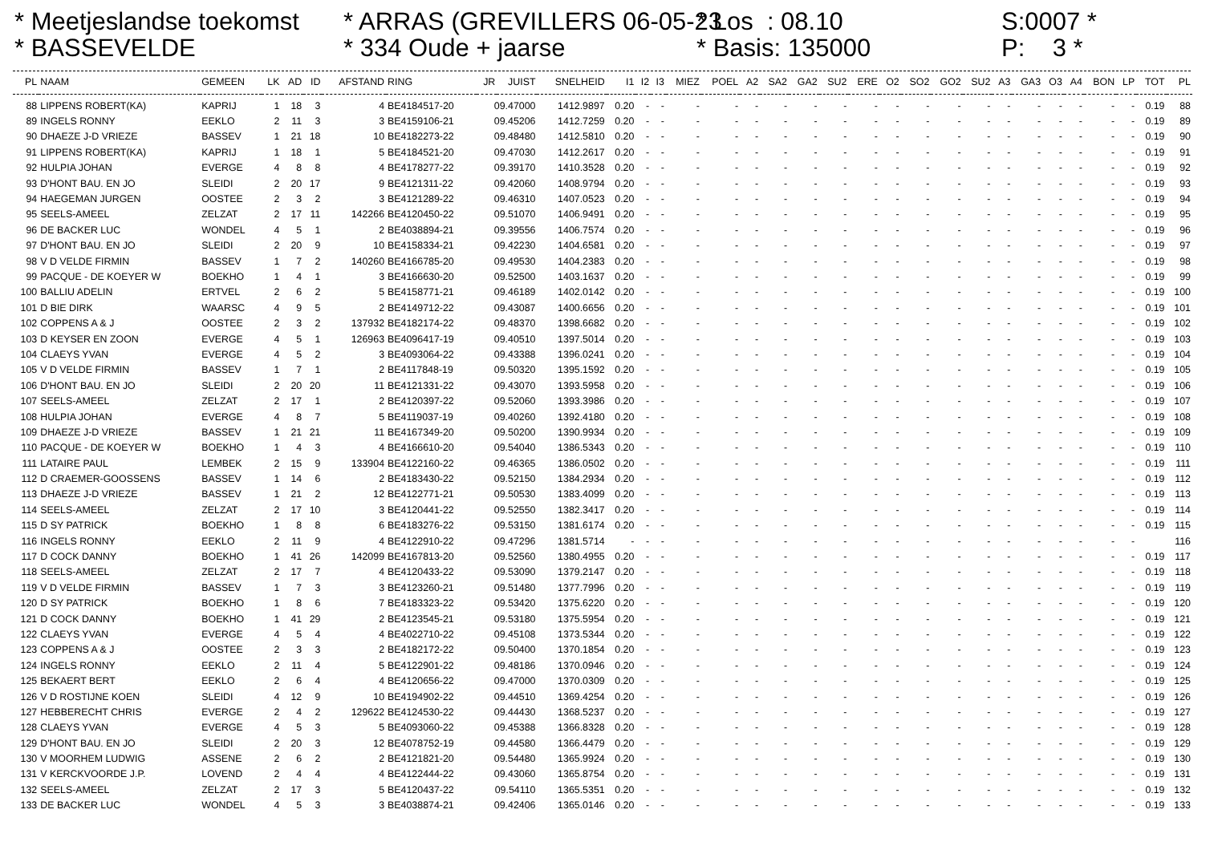* Meetjeslandse toekomst * BASSEVELDE
* ARRAS (GREVILLERS 06-05-23 * 334 Oude + jaarse
* Los : 08.10 * Basis: 135000
S:0007 * P: 3 *
| PL | NAAM | GEMEEN | LK | AD | ID | AFSTAND | RING | JR | JUIST | SNELHEID | I1 | I2 | I3 | MIEZ | POEL | A2 | SA2 | GA2 | SU2 | ERE | O2 | SO2 | GO2 | SU2 | A3 | GA3 | O3 | A4 | BON | LP | TOT | PL |
| --- | --- | --- | --- | --- | --- | --- | --- | --- | --- | --- | --- | --- | --- | --- | --- | --- | --- | --- | --- | --- | --- | --- | --- | --- | --- | --- | --- | --- | --- | --- | --- | --- |
| 88 | LIPPENS ROBERT(KA) | KAPRIJ | 1 | 18 | 3 | 4 | BE4184517-20 | 09.47000 | | 1412.9897 | 0.20 | - | - | - | - | - | - | - | - | - | - | - | - | - | - | - | - | - | - | - | 0.19 | 88 |
| 89 | INGELS RONNY | EEKLO | 2 | 11 | 3 | 3 | BE4159106-21 | 09.45206 | | 1412.7259 | 0.20 | - | - | - | - | - | - | - | - | - | - | - | - | - | - | - | - | - | - | - | 0.19 | 89 |
| 90 | DHAEZE J-D VRIEZE | BASSEV | 1 | 21 | 18 | 10 | BE4182273-22 | 09.48480 | | 1412.5810 | 0.20 | - | - | - | - | - | - | - | - | - | - | - | - | - | - | - | - | - | - | - | 0.19 | 90 |
| 91 | LIPPENS ROBERT(KA) | KAPRIJ | 1 | 18 | 1 | 5 | BE4184521-20 | 09.47030 | | 1412.2617 | 0.20 | - | - | - | - | - | - | - | - | - | - | - | - | - | - | - | - | - | - | - | 0.19 | 91 |
| 92 | HULPIA JOHAN | EVERGE | 4 | 8 | 8 | 4 | BE4178277-22 | 09.39170 | | 1410.3528 | 0.20 | - | - | - | - | - | - | - | - | - | - | - | - | - | - | - | - | - | - | - | 0.19 | 92 |
| 93 | D'HONT BAU. EN JO | SLEIDI | 2 | 20 | 17 | 9 | BE4121311-22 | 09.42060 | | 1408.9794 | 0.20 | - | - | - | - | - | - | - | - | - | - | - | - | - | - | - | - | - | - | - | 0.19 | 93 |
| 94 | HAEGEMAN JURGEN | OOSTEE | 2 | 3 | 2 | 3 | BE4121289-22 | 09.46310 | | 1407.0523 | 0.20 | - | - | - | - | - | - | - | - | - | - | - | - | - | - | - | - | - | - | - | 0.19 | 94 |
| 95 | SEELS-AMEEL | ZELZAT | 2 | 17 | 11 | 142266 | BE4120450-22 | 09.51070 | | 1406.9491 | 0.20 | - | - | - | - | - | - | - | - | - | - | - | - | - | - | - | - | - | - | - | 0.19 | 95 |
| 96 | DE BACKER LUC | WONDEL | 4 | 5 | 1 | 2 | BE4038894-21 | 09.39556 | | 1406.7574 | 0.20 | - | - | - | - | - | - | - | - | - | - | - | - | - | - | - | - | - | - | - | 0.19 | 96 |
| 97 | D'HONT BAU. EN JO | SLEIDI | 2 | 20 | 9 | 10 | BE4158334-21 | 09.42230 | | 1404.6581 | 0.20 | - | - | - | - | - | - | - | - | - | - | - | - | - | - | - | - | - | - | - | 0.19 | 97 |
| 98 | V D VELDE FIRMIN | BASSEV | 1 | 7 | 2 | 140260 | BE4166785-20 | 09.49530 | | 1404.2383 | 0.20 | - | - | - | - | - | - | - | - | - | - | - | - | - | - | - | - | - | - | - | 0.19 | 98 |
| 99 | PACQUE - DE KOEYER W | BOEKHO | 1 | 4 | 1 | 3 | BE4166630-20 | 09.52500 | | 1403.1637 | 0.20 | - | - | - | - | - | - | - | - | - | - | - | - | - | - | - | - | - | - | - | 0.19 | 99 |
| 100 | BALLIU ADELIN | ERTVEL | 2 | 6 | 2 | 5 | BE4158771-21 | 09.46189 | | 1402.0142 | 0.20 | - | - | - | - | - | - | - | - | - | - | - | - | - | - | - | - | - | - | - | 0.19 | 100 |
| 101 | D BIE DIRK | WAARSC | 4 | 9 | 5 | 2 | BE4149712-22 | 09.43087 | | 1400.6656 | 0.20 | - | - | - | - | - | - | - | - | - | - | - | - | - | - | - | - | - | - | - | 0.19 | 101 |
| 102 | COPPENS A & J | OOSTEE | 2 | 3 | 2 | 137932 | BE4182174-22 | 09.48370 | | 1398.6682 | 0.20 | - | - | - | - | - | - | - | - | - | - | - | - | - | - | - | - | - | - | - | 0.19 | 102 |
| 103 | D KEYSER EN ZOON | EVERGE | 4 | 5 | 1 | 126963 | BE4096417-19 | 09.40510 | | 1397.5014 | 0.20 | - | - | - | - | - | - | - | - | - | - | - | - | - | - | - | - | - | - | - | 0.19 | 103 |
| 104 | CLAEYS YVAN | EVERGE | 4 | 5 | 2 | 3 | BE4093064-22 | 09.43388 | | 1396.0241 | 0.20 | - | - | - | - | - | - | - | - | - | - | - | - | - | - | - | - | - | - | - | 0.19 | 104 |
| 105 | V D VELDE FIRMIN | BASSEV | 1 | 7 | 1 | 2 | BE4117848-19 | 09.50320 | | 1395.1592 | 0.20 | - | - | - | - | - | - | - | - | - | - | - | - | - | - | - | - | - | - | - | 0.19 | 105 |
| 106 | D'HONT BAU. EN JO | SLEIDI | 2 | 20 | 20 | 11 | BE4121331-22 | 09.43070 | | 1393.5958 | 0.20 | - | - | - | - | - | - | - | - | - | - | - | - | - | - | - | - | - | - | - | 0.19 | 106 |
| 107 | SEELS-AMEEL | ZELZAT | 2 | 17 | 1 | 2 | BE4120397-22 | 09.52060 | | 1393.3986 | 0.20 | - | - | - | - | - | - | - | - | - | - | - | - | - | - | - | - | - | - | - | 0.19 | 107 |
| 108 | HULPIA JOHAN | EVERGE | 4 | 8 | 7 | 5 | BE4119037-19 | 09.40260 | | 1392.4180 | 0.20 | - | - | - | - | - | - | - | - | - | - | - | - | - | - | - | - | - | - | - | 0.19 | 108 |
| 109 | DHAEZE J-D VRIEZE | BASSEV | 1 | 21 | 21 | 11 | BE4167349-20 | 09.50200 | | 1390.9934 | 0.20 | - | - | - | - | - | - | - | - | - | - | - | - | - | - | - | - | - | - | - | 0.19 | 109 |
| 110 | PACQUE - DE KOEYER W | BOEKHO | 1 | 4 | 3 | 4 | BE4166610-20 | 09.54040 | | 1386.5343 | 0.20 | - | - | - | - | - | - | - | - | - | - | - | - | - | - | - | - | - | - | - | 0.19 | 110 |
| 111 | LATAIRE PAUL | LEMBEK | 2 | 15 | 9 | 133904 | BE4122160-22 | 09.46365 | | 1386.0502 | 0.20 | - | - | - | - | - | - | - | - | - | - | - | - | - | - | - | - | - | - | - | 0.19 | 111 |
| 112 | D CRAEMER-GOOSSENS | BASSEV | 1 | 14 | 6 | 2 | BE4183430-22 | 09.52150 | | 1384.2934 | 0.20 | - | - | - | - | - | - | - | - | - | - | - | - | - | - | - | - | - | - | - | 0.19 | 112 |
| 113 | DHAEZE J-D VRIEZE | BASSEV | 1 | 21 | 2 | 12 | BE4122771-21 | 09.50530 | | 1383.4099 | 0.20 | - | - | - | - | - | - | - | - | - | - | - | - | - | - | - | - | - | - | - | 0.19 | 113 |
| 114 | SEELS-AMEEL | ZELZAT | 2 | 17 | 10 | 3 | BE4120441-22 | 09.52550 | | 1382.3417 | 0.20 | - | - | - | - | - | - | - | - | - | - | - | - | - | - | - | - | - | - | - | 0.19 | 114 |
| 115 | D SY PATRICK | BOEKHO | 1 | 8 | 8 | 6 | BE4183276-22 | 09.53150 | | 1381.6174 | 0.20 | - | - | - | - | - | - | - | - | - | - | - | - | - | - | - | - | - | - | - | 0.19 | 115 |
| 116 | INGELS RONNY | EEKLO | 2 | 11 | 9 | 4 | BE4122910-22 | 09.47296 | | 1381.5714 | - | - | - | - | - | - | - | - | - | - | - | - | - | - | - | - | - | - | - | - | | 116 |
| 117 | D COCK DANNY | BOEKHO | 1 | 41 | 26 | 142099 | BE4167813-20 | 09.52560 | | 1380.4955 | 0.20 | - | - | - | - | - | - | - | - | - | - | - | - | - | - | - | - | - | - | - | 0.19 | 117 |
| 118 | SEELS-AMEEL | ZELZAT | 2 | 17 | 7 | 4 | BE4120433-22 | 09.53090 | | 1379.2147 | 0.20 | - | - | - | - | - | - | - | - | - | - | - | - | - | - | - | - | - | - | - | 0.19 | 118 |
| 119 | V D VELDE FIRMIN | BASSEV | 1 | 7 | 3 | 3 | BE4123260-21 | 09.51480 | | 1377.7996 | 0.20 | - | - | - | - | - | - | - | - | - | - | - | - | - | - | - | - | - | - | - | 0.19 | 119 |
| 120 | D SY PATRICK | BOEKHO | 1 | 8 | 6 | 7 | BE4183323-22 | 09.53420 | | 1375.6220 | 0.20 | - | - | - | - | - | - | - | - | - | - | - | - | - | - | - | - | - | - | - | 0.19 | 120 |
| 121 | D COCK DANNY | BOEKHO | 1 | 41 | 29 | 2 | BE4123545-21 | 09.53180 | | 1375.5954 | 0.20 | - | - | - | - | - | - | - | - | - | - | - | - | - | - | - | - | - | - | - | 0.19 | 121 |
| 122 | CLAEYS YVAN | EVERGE | 4 | 5 | 4 | 4 | BE4022710-22 | 09.45108 | | 1373.5344 | 0.20 | - | - | - | - | - | - | - | - | - | - | - | - | - | - | - | - | - | - | - | 0.19 | 122 |
| 123 | COPPENS A & J | OOSTEE | 2 | 3 | 3 | 2 | BE4182172-22 | 09.50400 | | 1370.1854 | 0.20 | - | - | - | - | - | - | - | - | - | - | - | - | - | - | - | - | - | - | - | 0.19 | 123 |
| 124 | INGELS RONNY | EEKLO | 2 | 11 | 4 | 5 | BE4122901-22 | 09.48186 | | 1370.0946 | 0.20 | - | - | - | - | - | - | - | - | - | - | - | - | - | - | - | - | - | - | - | 0.19 | 124 |
| 125 | BEKAERT BERT | EEKLO | 2 | 6 | 4 | 4 | BE4120656-22 | 09.47000 | | 1370.0309 | 0.20 | - | - | - | - | - | - | - | - | - | - | - | - | - | - | - | - | - | - | - | 0.19 | 125 |
| 126 | V D ROSTIJNE KOEN | SLEIDI | 4 | 12 | 9 | 10 | BE4194902-22 | 09.44510 | | 1369.4254 | 0.20 | - | - | - | - | - | - | - | - | - | - | - | - | - | - | - | - | - | - | - | 0.19 | 126 |
| 127 | HEBBERECHT CHRIS | EVERGE | 2 | 4 | 2 | 129622 | BE4124530-22 | 09.44430 | | 1368.5237 | 0.20 | - | - | - | - | - | - | - | - | - | - | - | - | - | - | - | - | - | - | - | 0.19 | 127 |
| 128 | CLAEYS YVAN | EVERGE | 4 | 5 | 3 | 5 | BE4093060-22 | 09.45388 | | 1366.8328 | 0.20 | - | - | - | - | - | - | - | - | - | - | - | - | - | - | - | - | - | - | - | 0.19 | 128 |
| 129 | D'HONT BAU. EN JO | SLEIDI | 2 | 20 | 3 | 12 | BE4078752-19 | 09.44580 | | 1366.4479 | 0.20 | - | - | - | - | - | - | - | - | - | - | - | - | - | - | - | - | - | - | - | 0.19 | 129 |
| 130 | V MOORHEM LUDWIG | ASSENE | 2 | 6 | 2 | 2 | BE4121821-20 | 09.54480 | | 1365.9924 | 0.20 | - | - | - | - | - | - | - | - | - | - | - | - | - | - | - | - | - | - | - | 0.19 | 130 |
| 131 | V KERCKVOORDE J.P. | LOVEND | 2 | 4 | 4 | 4 | BE4122444-22 | 09.43060 | | 1365.8754 | 0.20 | - | - | - | - | - | - | - | - | - | - | - | - | - | - | - | - | - | - | - | 0.19 | 131 |
| 132 | SEELS-AMEEL | ZELZAT | 2 | 17 | 3 | 5 | BE4120437-22 | 09.54110 | | 1365.5351 | 0.20 | - | - | - | - | - | - | - | - | - | - | - | - | - | - | - | - | - | - | - | 0.19 | 132 |
| 133 | DE BACKER LUC | WONDEL | 4 | 5 | 3 | 3 | BE4038874-21 | 09.42406 | | 1365.0146 | 0.20 | - | - | - | - | - | - | - | - | - | - | - | - | - | - | - | - | - | - | - | 0.19 | 133 |